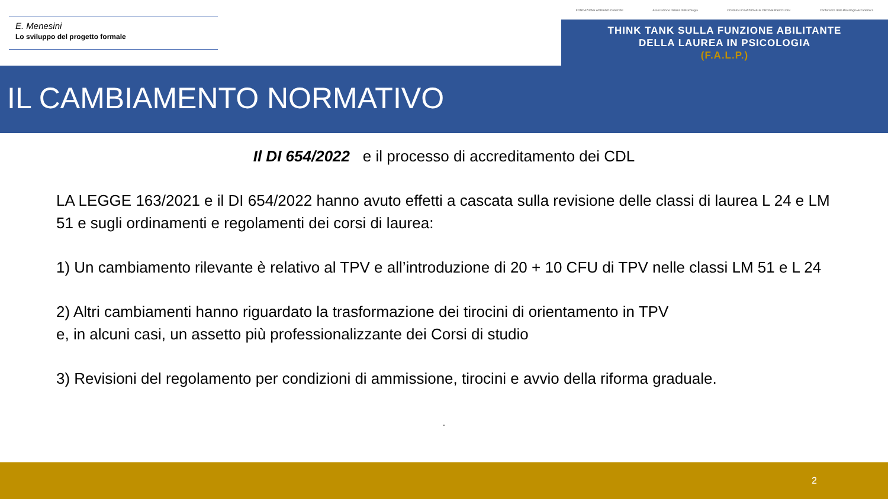E. Menesini
Lo sviluppo del progetto formale
FONDAZIONE ADRIANO OSSICINI Associazione Italiana di Psicologia CONSIGLIO NAZIONALE ORDINE PSICOLOGI Conferenza della Psicologia Accademica
THINK TANK SULLA FUNZIONE ABILITANTE
DELLA LAUREA IN PSICOLOGIA
(F.A.L.P.)
IL CAMBIAMENTO NORMATIVO
Il DI 654/2022 e il processo di accreditamento dei CDL
LA LEGGE 163/2021 e il DI 654/2022 hanno avuto effetti a cascata sulla revisione delle classi di laurea L 24 e LM 51 e sugli ordinamenti e regolamenti dei corsi di laurea:
1) Un cambiamento rilevante è relativo al TPV e all’introduzione di 20 + 10 CFU di TPV nelle classi LM 51 e L 24
2) Altri cambiamenti hanno riguardato la trasformazione dei tirocini di orientamento in TPV
e, in alcuni casi, un assetto più professionalizzante dei Corsi di studio
3) Revisioni del regolamento per condizioni di ammissione, tirocini e avvio della riforma graduale.
.
2